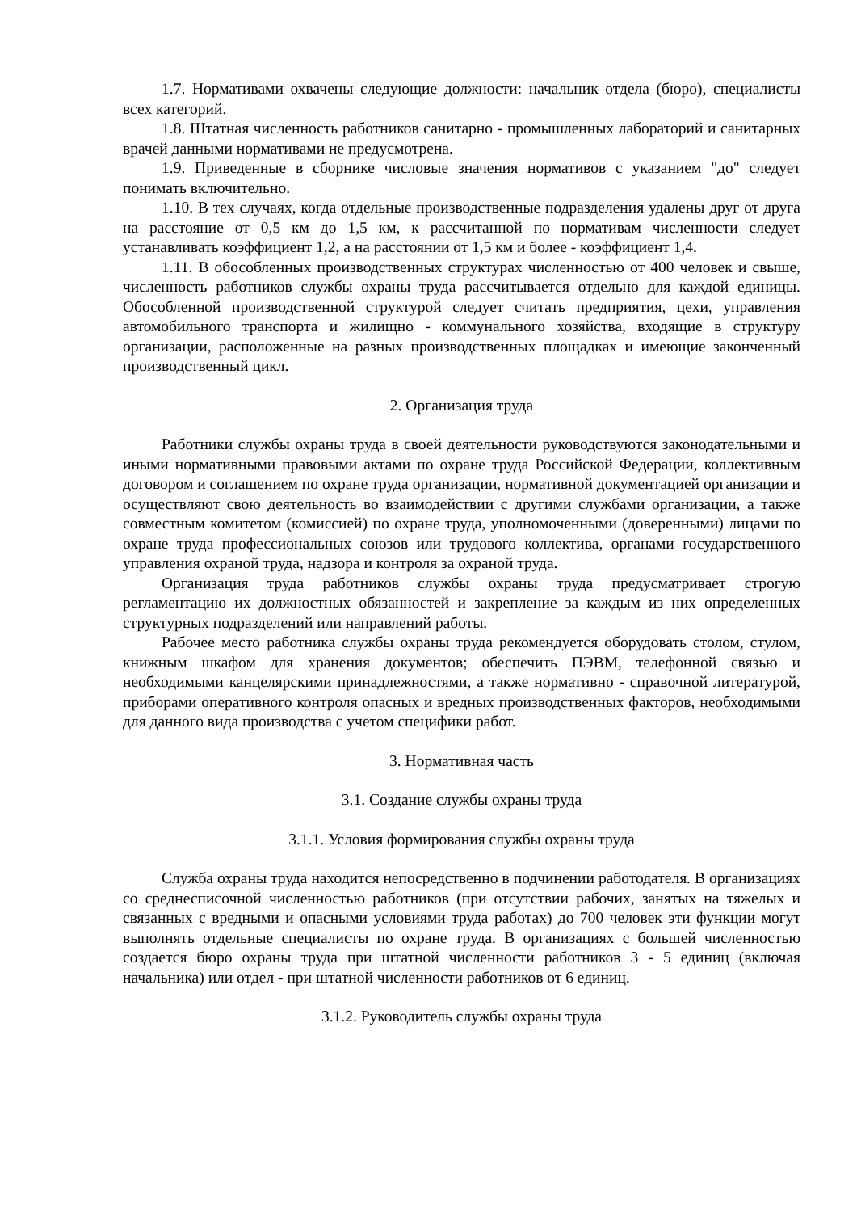1.7. Нормативами охвачены следующие должности: начальник отдела (бюро), специалисты всех категорий.
1.8. Штатная численность работников санитарно - промышленных лабораторий и санитарных врачей данными нормативами не предусмотрена.
1.9. Приведенные в сборнике числовые значения нормативов с указанием "до" следует понимать включительно.
1.10. В тех случаях, когда отдельные производственные подразделения удалены друг от друга на расстояние от 0,5 км до 1,5 км, к рассчитанной по нормативам численности следует устанавливать коэффициент 1,2, а на расстоянии от 1,5 км и более - коэффициент 1,4.
1.11. В обособленных производственных структурах численностью от 400 человек и свыше, численность работников службы охраны труда рассчитывается отдельно для каждой единицы. Обособленной производственной структурой следует считать предприятия, цехи, управления автомобильного транспорта и жилищно - коммунального хозяйства, входящие в структуру организации, расположенные на разных производственных площадках и имеющие законченный производственный цикл.
2. Организация труда
Работники службы охраны труда в своей деятельности руководствуются законодательными и иными нормативными правовыми актами по охране труда Российской Федерации, коллективным договором и соглашением по охране труда организации, нормативной документацией организации и осуществляют свою деятельность во взаимодействии с другими службами организации, а также совместным комитетом (комиссией) по охране труда, уполномоченными (доверенными) лицами по охране труда профессиональных союзов или трудового коллектива, органами государственного управления охраной труда, надзора и контроля за охраной труда.
Организация труда работников службы охраны труда предусматривает строгую регламентацию их должностных обязанностей и закрепление за каждым из них определенных структурных подразделений или направлений работы.
Рабочее место работника службы охраны труда рекомендуется оборудовать столом, стулом, книжным шкафом для хранения документов; обеспечить ПЭВМ, телефонной связью и необходимыми канцелярскими принадлежностями, а также нормативно - справочной литературой, приборами оперативного контроля опасных и вредных производственных факторов, необходимыми для данного вида производства с учетом специфики работ.
3. Нормативная часть
3.1. Создание службы охраны труда
3.1.1. Условия формирования службы охраны труда
Служба охраны труда находится непосредственно в подчинении работодателя. В организациях со среднесписочной численностью работников (при отсутствии рабочих, занятых на тяжелых и связанных с вредными и опасными условиями труда работах) до 700 человек эти функции могут выполнять отдельные специалисты по охране труда. В организациях с большей численностью создается бюро охраны труда при штатной численности работников 3 - 5 единиц (включая начальника) или отдел - при штатной численности работников от 6 единиц.
3.1.2. Руководитель службы охраны труда